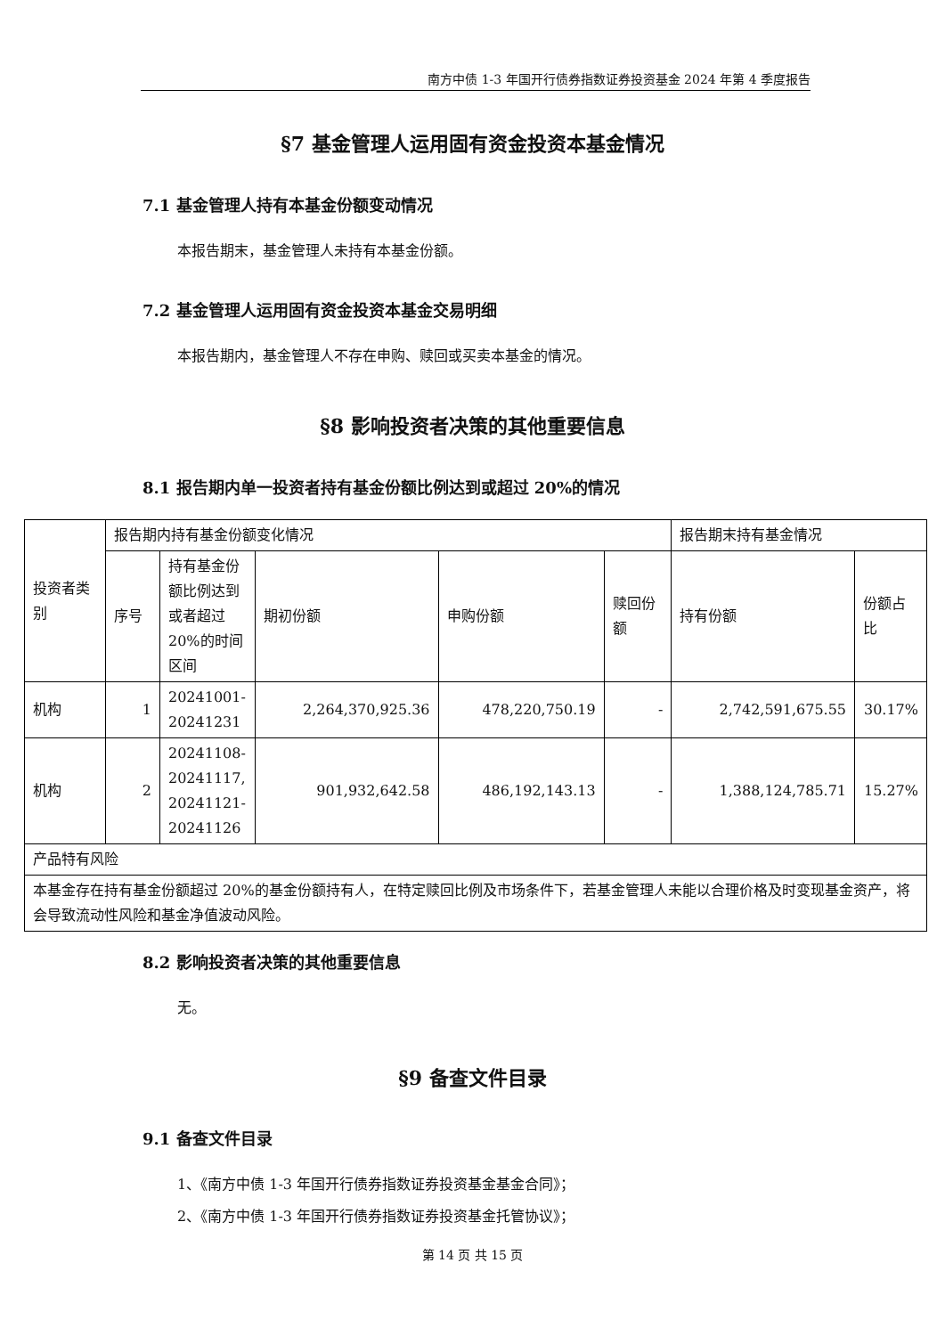南方中债 1-3 年国开行债券指数证券投资基金 2024 年第 4 季度报告
§7 基金管理人运用固有资金投资本基金情况
7.1 基金管理人持有本基金份额变动情况
本报告期末，基金管理人未持有本基金份额。
7.2 基金管理人运用固有资金投资本基金交易明细
本报告期内，基金管理人不存在申购、赎回或买卖本基金的情况。
§8 影响投资者决策的其他重要信息
8.1 报告期内单一投资者持有基金份额比例达到或超过 20%的情况
| 投资者类别 | 报告期内持有基金份额变化情况 | | | | | 报告期末持有基金情况 | |
| | 序号 | 持有基金份额比例达到或者超过 20%的时间区间 | 期初份额 | 申购份额 | 赎回份额 | 持有份额 | 份额占比 |
| 机构 | 1 | 20241001-20241231 | 2,264,370,925.36 | 478,220,750.19 | - | 2,742,591,675.55 | 30.17% |
| 机构 | 2 | 20241108-20241117, 20241121-20241126 | 901,932,642.58 | 486,192,143.13 | - | 1,388,124,785.71 | 15.27% |
| 产品特有风险 | | | | | | | |
| 本基金存在持有基金份额超过 20%的基金份额持有人，在特定赎回比例及市场条件下，若基金管理人未能以合理价格及时变现基金资产，将会导致流动性风险和基金净值波动风险。 | | | | | | | |
8.2 影响投资者决策的其他重要信息
无。
§9 备查文件目录
9.1 备查文件目录
1、《南方中债 1-3 年国开行债券指数证券投资基金基金合同》；
2、《南方中债 1-3 年国开行债券指数证券投资基金托管协议》；
第 14 页 共 15 页